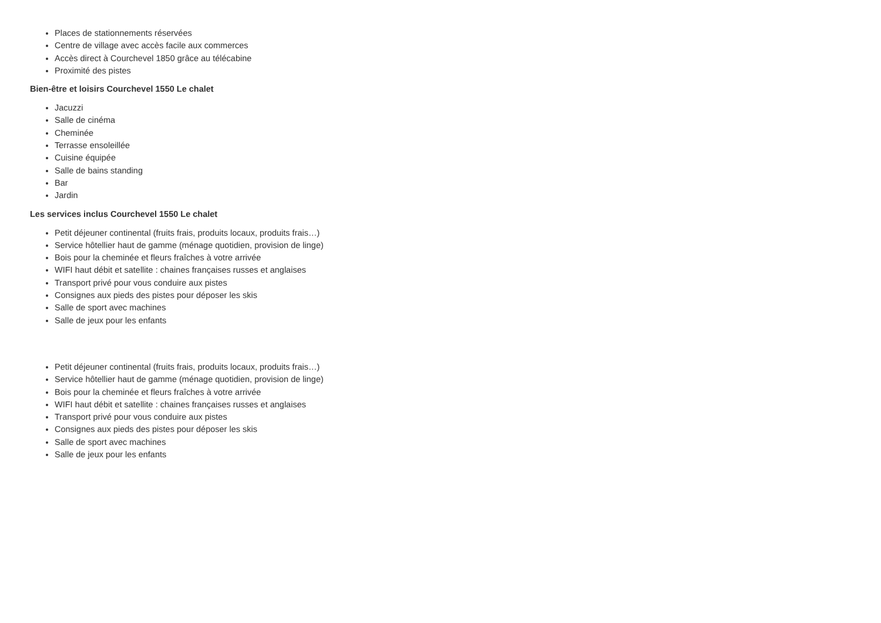Places de stationnements réservées
Centre de village avec accès facile aux commerces
Accès direct à Courchevel 1850 grâce au télécabine
Proximité des pistes
Bien-être et loisirs Courchevel 1550 Le chalet
Jacuzzi
Salle de cinéma
Cheminée
Terrasse ensoleillée
Cuisine équipée
Salle de bains standing
Bar
Jardin
Les services inclus Courchevel 1550 Le chalet
Petit déjeuner continental (fruits frais, produits locaux, produits frais…)
Service hôtellier haut de gamme (ménage quotidien, provision de linge)
Bois pour la cheminée et fleurs fraîches à votre arrivée
WIFI haut débit et satellite : chaines françaises russes et anglaises
Transport privé pour vous conduire aux pistes
Consignes aux pieds des pistes pour déposer les skis
Salle de sport avec machines
Salle de jeux pour les enfants
Petit déjeuner continental (fruits frais, produits locaux, produits frais…)
Service hôtellier haut de gamme (ménage quotidien, provision de linge)
Bois pour la cheminée et fleurs fraîches à votre arrivée
WIFI haut débit et satellite : chaines françaises russes et anglaises
Transport privé pour vous conduire aux pistes
Consignes aux pieds des pistes pour déposer les skis
Salle de sport avec machines
Salle de jeux pour les enfants